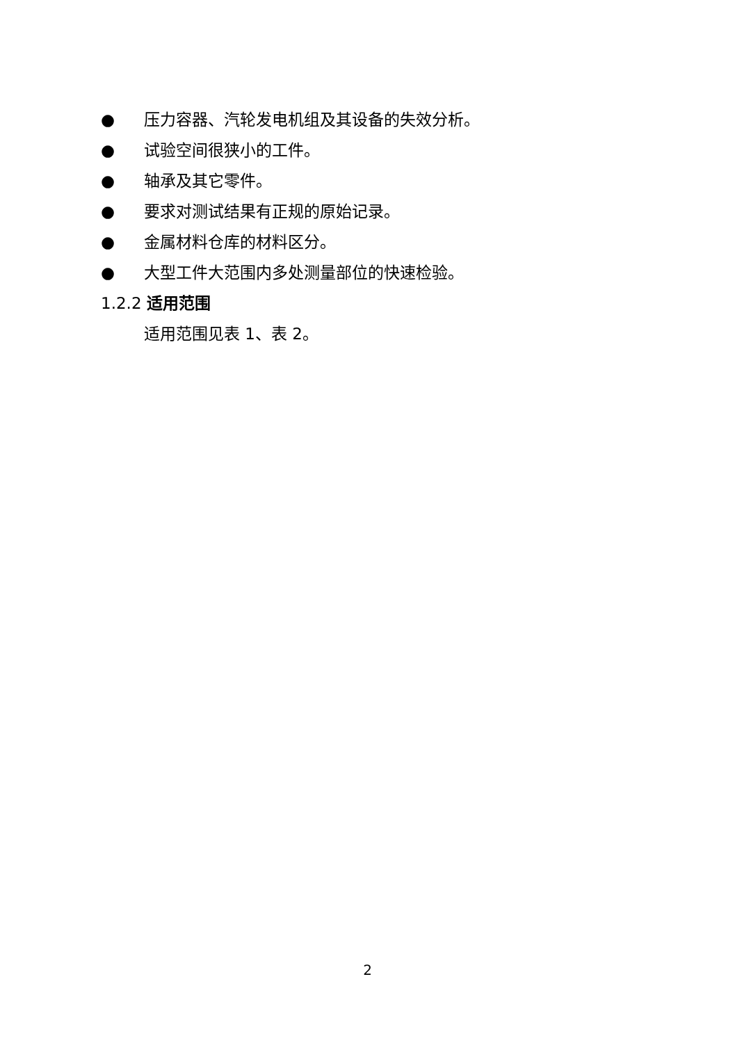● 压力容器、汽轮发电机组及其设备的失效分析。
● 试验空间很狭小的工件。
● 轴承及其它零件。
● 要求对测试结果有正规的原始记录。
● 金属材料仓库的材料区分。
● 大型工件大范围内多处测量部位的快速检验。
1.2.2 适用范围
适用范围见表 1、表 2。
2